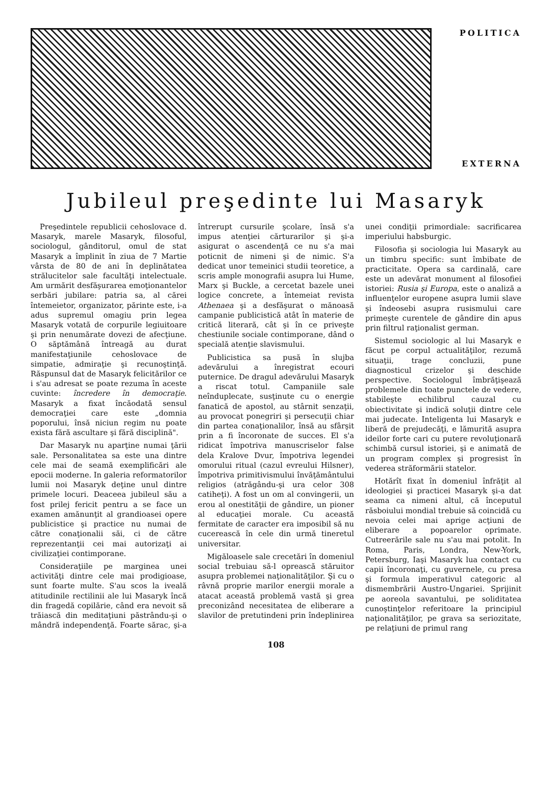POLITICA
EXTERNA
Jubileul preşedinte lui Masaryk
Preşedintele republicii cehoslovace d. Masaryk, marele Masaryk, filosoful, sociologul, gânditorul, omul de stat Masaryk a împlinit în ziua de 7 Martie vârsta de 80 de ani în deplinătatea strălucitelor sale facultăţi intelectuale. Am urmărit desfăşurarea emoţionantelor serbări jubilare: patria sa, al cărei întemeietor, organizator, părinte este, i-a adus supremul omagiu prin legea Masaryk votată de corpurile legiuitoare şi prin nenumărate dovezi de afecţiune. O săptămână întreagă au durat manifestaţiunile cehoslovace de simpatie, admiraţie şi recunoştinţă. Răspunsul dat de Masaryk felicitărilor ce i s'au adresat se poate rezuma în aceste cuvinte: încredere în democraţie. Masaryk a fixat încăodată sensul democraţiei care este „domnia poporului, însă niciun regim nu poate exista fără ascultare şi fără disciplină".
Dar Masaryk nu aparţine numai ţării sale. Personalitatea sa este una dintre cele mai de seamă exemplificări ale epocii moderne. In galeria reformatorilor lumii noi Masaryk deţine unul dintre primele locuri. Deaceea jubileul său a fost prilej fericit pentru a se face un examen amănunţit al grandioasei opere publicistice şi practice nu numai de către conaţionalii săi, ci de către reprezentanţii cei mai autorizaţi ai civilizaţiei contimporane.
Consideraţiile pe marginea unei activităţi dintre cele mai prodigioase, sunt foarte multe. S'au scos la iveală atitudinile rectilinii ale lui Masaryk încă din fragedă copilărie, când era nevoit să trăiască din meditaţiuni păstrându-şi o mândră independenţă. Foarte sărac, şi-a întrerupt cursurile şcolare, însă s'a impus atenţiei cărturarilor şi şi-a asigurat o ascendenţă ce nu s'a mai poticnit de nimeni şi de nimic. S'a dedicat unor temeinici studii teoretice, a scris ample monografii asupra lui Hume, Marx şi Buckle, a cercetat bazele unei logice concrete, a întemeiat revista Athenaea şi a desfăşurat o mănoasă campanie publicistică atât în materie de critică literară, cât şi în ce priveşte chestiunile sociale contimporane, dând o specială atenţie slavismului.
Publicistica sa pusă în slujba adevărului a înregistrat ecouri puternice. De dragul adevărului Masaryk a riscat totul. Campaniile sale neînduplecate, susţinute cu o energie fanatică de apostol, au stârnit senzaţii, au provocat ponegriri şi persecuţii chiar din partea conaţionalilor, însă au sfârşit prin a fi încoronate de succes. El s'a ridicat împotriva manuscriselor false dela Kralove Dvur, împotriva legendei omorului ritual (cazul evreului Hilsner), împotriva primitivismului învăţământului religios (atrăgându-şi ura celor 308 catiheţi). A fost un om al convingerii, un erou al onestităţii de gândire, un pioner al educaţiei morale. Cu această fermitate de caracter era imposibil să nu cucerească în cele din urmă tineretul universitar.
Migăloasele sale crecetări în domeniul social trebuiau să-l oprească stăruitor asupra problemei naţionalităţilor. Şi cu o râvnă proprie marilor energii morale a atacat această problemă vastă şi grea preconizând necesitatea de eliberare a slavilor de pretutindeni prin îndeplinirea unei condiţii primordiale: sacrificarea imperiului habsburgic.
Filosofia şi sociologia lui Masaryk au un timbru specific: sunt îmbibate de practicitate. Opera sa cardinală, care este un adevărat monument al filosofiei istoriei: Rusia şi Europa, este o analiză a influenţelor europene asupra lumii slave şi îndeosebi asupra rusismului care primeşte curentele de gândire din apus prin filtrul raţionalist german.
Sistemul sociologic al lui Masaryk e făcut pe corpul actualităţilor, rezumă situaţii, trage concluzii, pune diagnosticul crizelor şi deschide perspective. Sociologul îmbrăţişează problemele din toate punctele de vedere, stabileşte echilibrul cauzal cu obiectivitate şi indică soluţii dintre cele mai judecate. Inteligenta lui Masaryk e liberă de prejudecăţi, e lămurită asupra ideilor forte cari cu putere revoluţionară schimbă cursul istoriei, şi e animată de un program complex şi progresist în vederea străformării statelor.
Hotărît fixat în domeniul înfrăţit al ideologiei şi practicei Masaryk şi-a dat seama ca nimeni altul, că începutul răsboiului mondial trebuie să coincidă cu nevoia celei mai aprige acţiuni de eliberare a popoarelor oprimate. Cutreerările sale nu s'au mai potolit. In Roma, Paris, Londra, New-York, Petersburg, Iaşi Masaryk lua contact cu capii încoronaţi, cu guvernele, cu presa şi formula imperativul categoric al dismembrării Austro-Ungariei. Sprijinit pe aoreola savantului, pe soliditatea cunoştinţelor referitoare la principiul naţionalităţilor, pe grava sa seriozitate, pe relaţiuni de primul rang
108